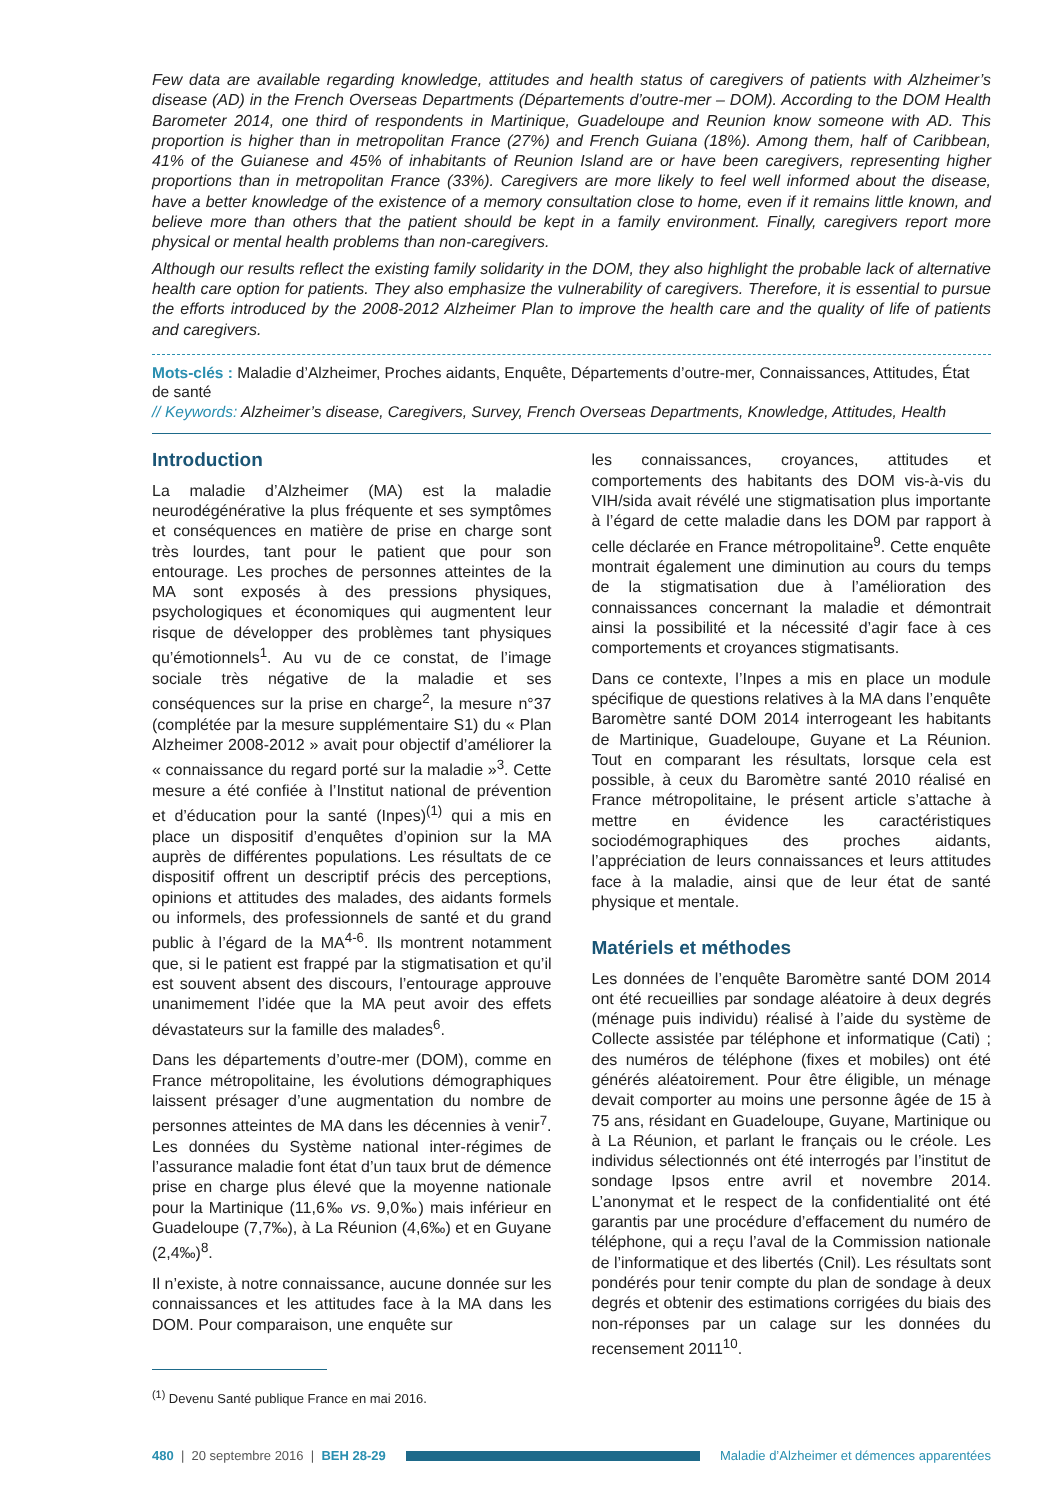Few data are available regarding knowledge, attitudes and health status of caregivers of patients with Alzheimer’s disease (AD) in the French Overseas Departments (Départements d’outre-mer – DOM). According to the DOM Health Barometer 2014, one third of respondents in Martinique, Guadeloupe and Reunion know someone with AD. This proportion is higher than in metropolitan France (27%) and French Guiana (18%). Among them, half of Caribbean, 41% of the Guianese and 45% of inhabitants of Reunion Island are or have been caregivers, representing higher proportions than in metropolitan France (33%). Caregivers are more likely to feel well informed about the disease, have a better knowledge of the existence of a memory consultation close to home, even if it remains little known, and believe more than others that the patient should be kept in a family environment. Finally, caregivers report more physical or mental health problems than non-caregivers.
Although our results reflect the existing family solidarity in the DOM, they also highlight the probable lack of alternative health care option for patients. They also emphasize the vulnerability of caregivers. Therefore, it is essential to pursue the efforts introduced by the 2008-2012 Alzheimer Plan to improve the health care and the quality of life of patients and caregivers.
Mots-clés : Maladie d’Alzheimer, Proches aidants, Enquête, Départements d’outre-mer, Connaissances, Attitudes, État de santé
// Keywords: Alzheimer’s disease, Caregivers, Survey, French Overseas Departments, Knowledge, Attitudes, Health
Introduction
La maladie d’Alzheimer (MA) est la maladie neurodégénérative la plus fréquente et ses symptômes et conséquences en matière de prise en charge sont très lourdes, tant pour le patient que pour son entourage. Les proches de personnes atteintes de la MA sont exposés à des pressions physiques, psychologiques et économiques qui augmentent leur risque de développer des problèmes tant physiques qu’émotionnels<sup>1</sup>. Au vu de ce constat, de l’image sociale très négative de la maladie et ses conséquences sur la prise en charge<sup>2</sup>, la mesure n°37 (complétée par la mesure supplémentaire S1) du « Plan Alzheimer 2008-2012 » avait pour objectif d’améliorer la « connaissance du regard porté sur la maladie »<sup>3</sup>. Cette mesure a été confiée à l’Institut national de prévention et d’éducation pour la santé (Inpes)<sup>(1)</sup> qui a mis en place un dispositif d’enquêtes d’opinion sur la MA auprès de différentes populations. Les résultats de ce dispositif offrent un descriptif précis des perceptions, opinions et attitudes des malades, des aidants formels ou informels, des professionnels de santé et du grand public à l’égard de la MA<sup>4-6</sup>. Ils montrent notamment que, si le patient est frappé par la stigmatisation et qu’il est souvent absent des discours, l’entourage approuve unanimement l’idée que la MA peut avoir des effets dévastateurs sur la famille des malades<sup>6</sup>.
Dans les départements d’outre-mer (DOM), comme en France métropolitaine, les évolutions démographiques laissent présager d’une augmentation du nombre de personnes atteintes de MA dans les décennies à venir<sup>7</sup>. Les données du Système national inter-régimes de l’assurance maladie font état d’un taux brut de démence prise en charge plus élevé que la moyenne nationale pour la Martinique (11,6‰ vs. 9,0‰) mais inférieur en Guadeloupe (7,7‰), à La Réunion (4,6‰) et en Guyane (2,4‰)<sup>8</sup>.
Il n’existe, à notre connaissance, aucune donnée sur les connaissances et les attitudes face à la MA dans les DOM. Pour comparaison, une enquête sur
<sup>(1)</sup> Devenu Santé publique France en mai 2016.
les connaissances, croyances, attitudes et comportements des habitants des DOM vis-à-vis du VIH/sida avait révélé une stigmatisation plus importante à l’égard de cette maladie dans les DOM par rapport à celle déclarée en France métropolitaine<sup>9</sup>. Cette enquête montrait également une diminution au cours du temps de la stigmatisation due à l’amélioration des connaissances concernant la maladie et démontrait ainsi la possibilité et la nécessité d’agir face à ces comportements et croyances stigmatisants.
Dans ce contexte, l’Inpes a mis en place un module spécifique de questions relatives à la MA dans l’enquête Baromètre santé DOM 2014 interrogeant les habitants de Martinique, Guadeloupe, Guyane et La Réunion. Tout en comparant les résultats, lorsque cela est possible, à ceux du Baromètre santé 2010 réalisé en France métropolitaine, le présent article s’attache à mettre en évidence les caractéristiques sociodémographiques des proches aidants, l’appréciation de leurs connaissances et leurs attitudes face à la maladie, ainsi que de leur état de santé physique et mentale.
Matériels et méthodes
Les données de l’enquête Baromètre santé DOM 2014 ont été recueillies par sondage aléatoire à deux degrés (ménage puis individu) réalisé à l’aide du système de Collecte assistée par téléphone et informatique (Cati) ; des numéros de téléphone (fixes et mobiles) ont été générés aléatoirement. Pour être éligible, un ménage devait comporter au moins une personne âgée de 15 à 75 ans, résidant en Guadeloupe, Guyane, Martinique ou à La Réunion, et parlant le français ou le créole. Les individus sélectionnés ont été interrogés par l’institut de sondage Ipsos entre avril et novembre 2014. L’anonymat et le respect de la confidentialité ont été garantis par une procédure d’effacement du numéro de téléphone, qui a reçu l’aval de la Commission nationale de l’informatique et des libertés (Cnil). Les résultats sont pondérés pour tenir compte du plan de sondage à deux degrés et obtenir des estimations corrigées du biais des non-réponses par un calage sur les données du recensement 2011<sup>10</sup>.
480 | 20 septembre 2016 | BEH 28-29
Maladie d’Alzheimer et démences apparentées